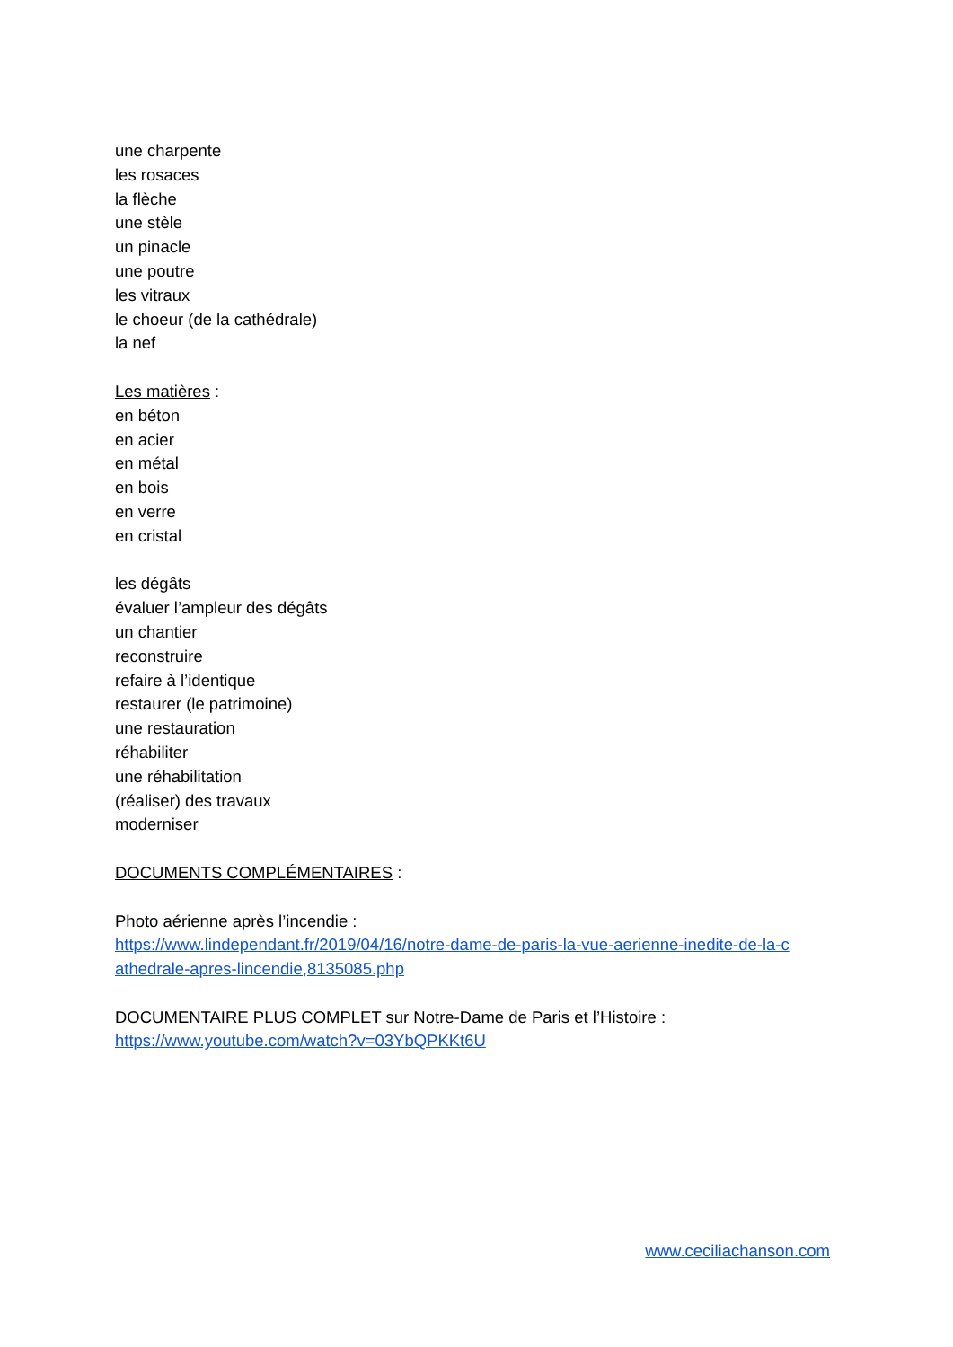une charpente
les rosaces
la flèche
une stèle
un pinacle
une poutre
les vitraux
le choeur (de la cathédrale)
la nef
Les matières :
en béton
en acier
en métal
en bois
en verre
en cristal
les dégâts
évaluer l’ampleur des dégâts
un chantier
reconstruire
refaire à l’identique
restaurer (le patrimoine)
une restauration
réhabiliter
une réhabilitation
(réaliser) des travaux
moderniser
DOCUMENTS COMPLÉMENTAIRES :
Photo aérienne après l’incendie :
https://www.lindependant.fr/2019/04/16/notre-dame-de-paris-la-vue-aerienne-inedite-de-la-c athedrale-apres-lincendie,8135085.php
DOCUMENTAIRE PLUS COMPLET sur Notre-Dame de Paris et l’Histoire :
https://www.youtube.com/watch?v=03YbQPKKt6U
www.ceciliachanson.com